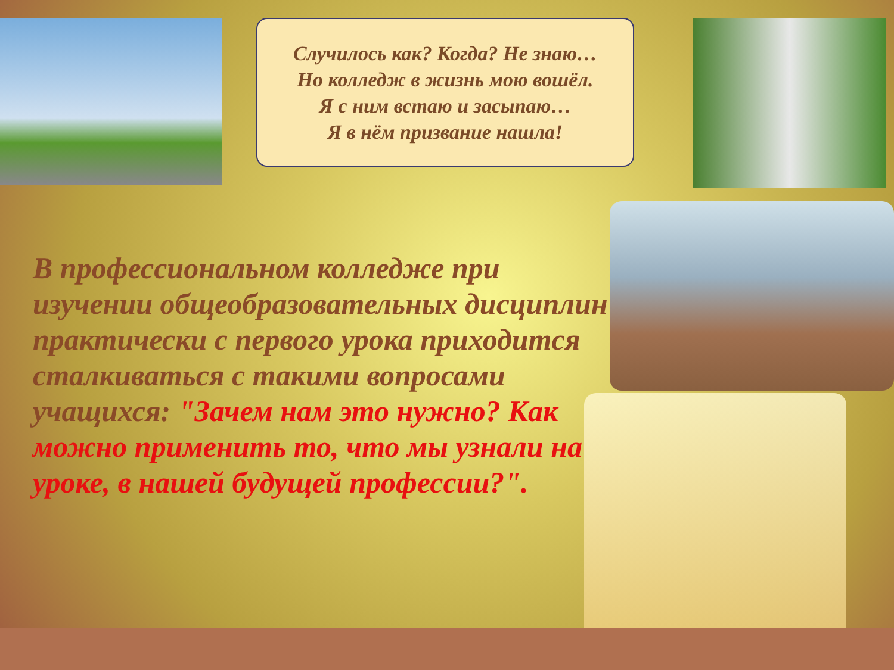Случилось как? Когда? Не знаю…
Но колледж в жизнь мою вошёл.
Я с ним встаю и засыпаю…
Я в нём призвание нашла!
В профессиональном колледже при изучении общеобразовательных дисциплин практически с первого урока приходится сталкиваться с такими вопросами учащихся: "Зачем нам это нужно? Как можно применить то, что мы узнали на уроке, в нашей будущей профессии?".